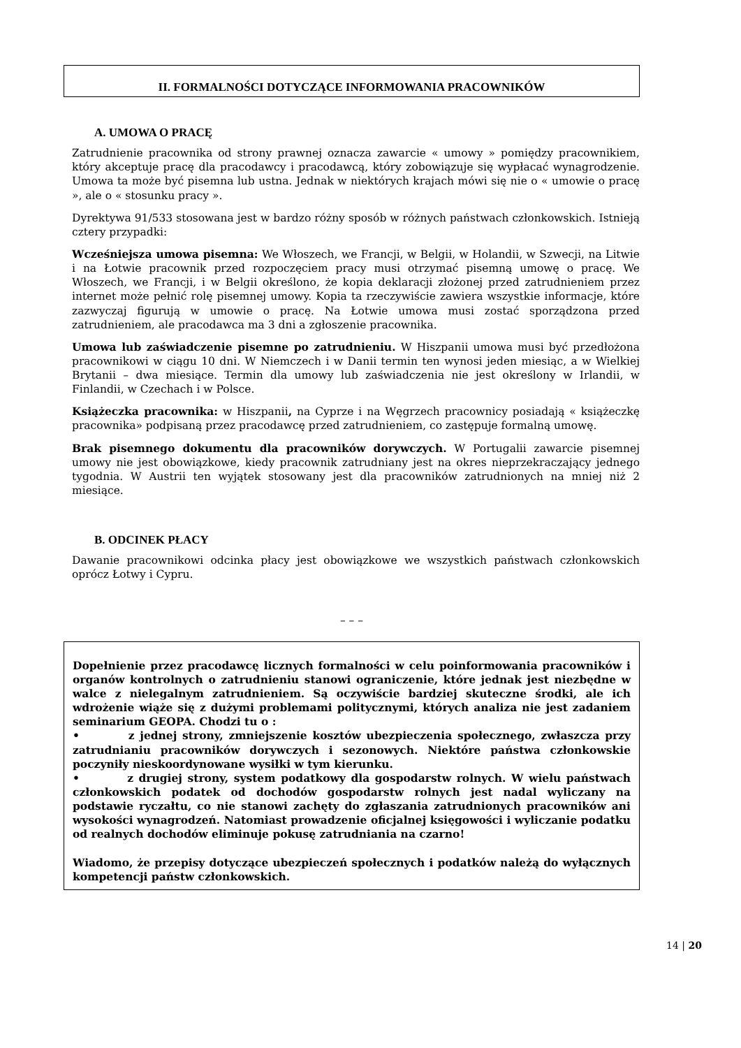II. FORMALNOŚCI DOTYCZĄCE INFORMOWANIA PRACOWNIKÓW
A. UMOWA O PRACĘ
Zatrudnienie pracownika od strony prawnej oznacza zawarcie « umowy » pomiędzy pracownikiem, który akceptuje pracę dla pracodawcy i pracodawcą, który zobowiązuje się wypłacać wynagrodzenie. Umowa ta może być pisemna lub ustna. Jednak w niektórych krajach mówi się nie o « umowie o pracę », ale o « stosunku pracy ».
Dyrektywa 91/533 stosowana jest w bardzo różny sposób w różnych państwach członkowskich. Istnieją cztery przypadki:
Wcześniejsza umowa pisemna: We Włoszech, we Francji, w Belgii, w Holandii, w Szwecji, na Litwie i na Łotwie pracownik przed rozpoczęciem pracy musi otrzymać pisemną umowę o pracę. We Włoszech, we Francji, i w Belgii określono, że kopia deklaracji złożonej przed zatrudnieniem przez internet może pełnić rolę pisemnej umowy. Kopia ta rzeczywiście zawiera wszystkie informacje, które zazwyczaj figurują w umowie o pracę. Na Łotwie umowa musi zostać sporządzona przed zatrudnieniem, ale pracodawca ma 3 dni a zgłoszenie pracownika.
Umowa lub zaświadczenie pisemne po zatrudnieniu. W Hiszpanii umowa musi być przedłożona pracownikowi w ciągu 10 dni. W Niemczech i w Danii termin ten wynosi jeden miesiąc, a w Wielkiej Brytanii – dwa miesiące. Termin dla umowy lub zaświadczenia nie jest określony w Irlandii, w Finlandii, w Czechach i w Polsce.
Książeczka pracownika: w Hiszpanii, na Cyprze i na Węgrzech pracownicy posiadają « książeczkę pracownika» podpisaną przez pracodawcę przed zatrudnieniem, co zastępuje formalną umowę.
Brak pisemnego dokumentu dla pracowników dorywczych. W Portugalii zawarcie pisemnej umowy nie jest obowiązkowe, kiedy pracownik zatrudniany jest na okres nieprzekraczający jednego tygodnia. W Austrii ten wyjątek stosowany jest dla pracowników zatrudnionych na mniej niż 2 miesiące.
B. ODCINEK PŁACY
Dawanie pracownikowi odcinka płacy jest obowiązkowe we wszystkich państwach członkowskich oprócz Łotwy i Cypru.
– – –
Dopełnienie przez pracodawcę licznych formalności w celu poinformowania pracowników i organów kontrolnych o zatrudnieniu stanowi ograniczenie, które jednak jest niezbędne w walce z nielegalnym zatrudnieniem. Są oczywiście bardziej skuteczne środki, ale ich wdrożenie wiąże się z dużymi problemami politycznymi, których analiza nie jest zadaniem seminarium GEOPA. Chodzi tu o :
• z jednej strony, zmniejszenie kosztów ubezpieczenia społecznego, zwłaszcza przy zatrudnianiu pracowników dorywczych i sezonowych. Niektóre państwa członkowskie poczyniły nieskoordynowane wysiłki w tym kierunku.
• z drugiej strony, system podatkowy dla gospodarstw rolnych. W wielu państwach członkowskich podatek od dochodów gospodarstw rolnych jest nadal wyliczany na podstawie ryczałtu, co nie stanowi zachęty do zgłaszania zatrudnionych pracowników ani wysokości wynagrodzeń. Natomiast prowadzenie oficjalnej księgowości i wyliczanie podatku od realnych dochodów eliminuje pokusę zatrudniania na czarno!
Wiadomo, że przepisy dotyczące ubezpieczeń społecznych i podatków należą do wyłącznych kompetencji państw członkowskich.
14 | 20